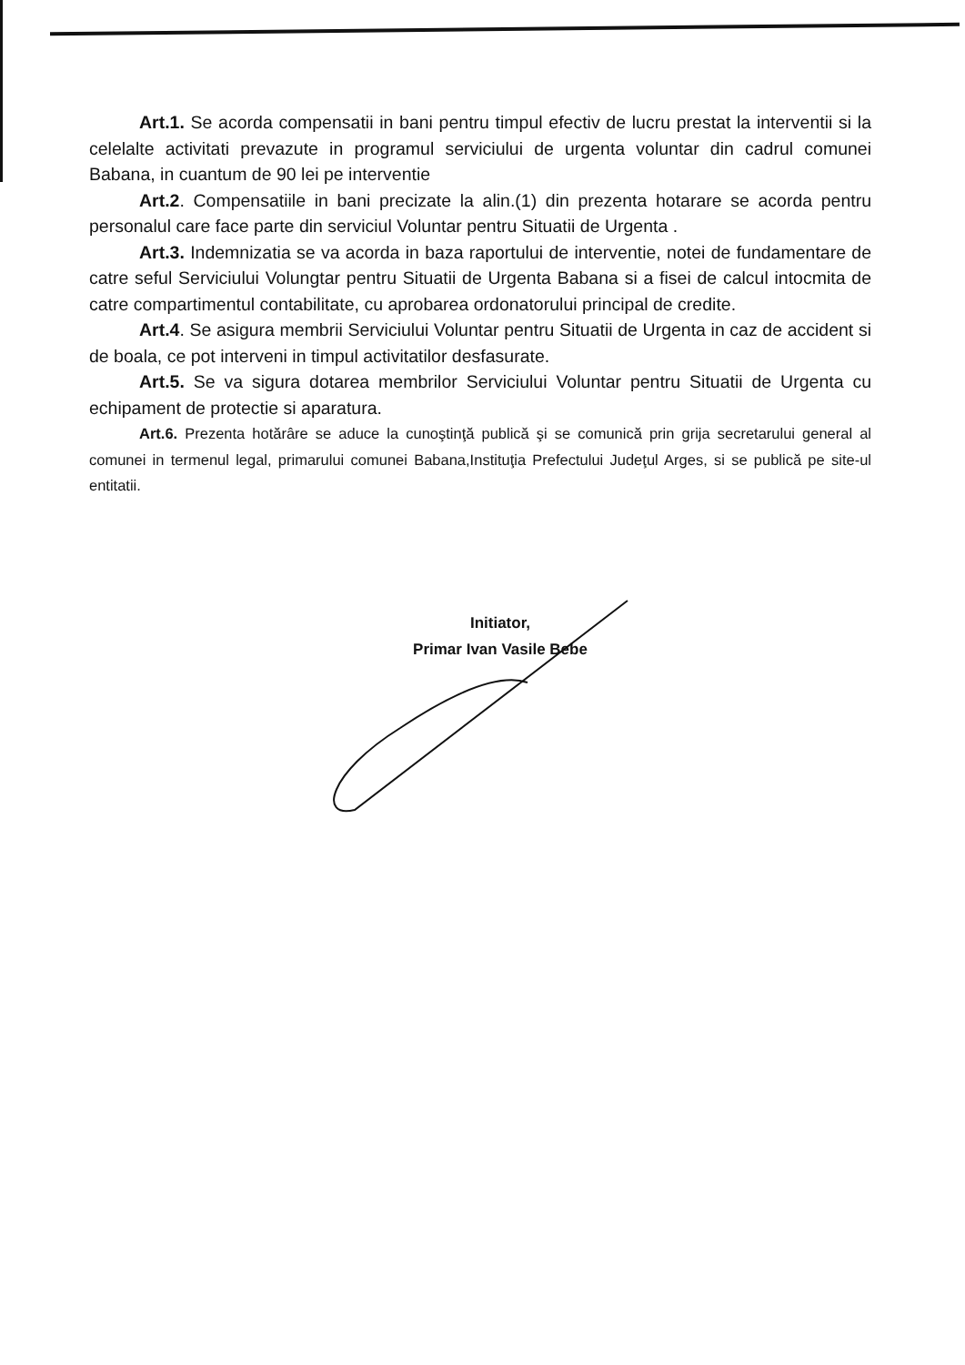Art.1. Se acorda compensatii in bani pentru timpul efectiv de lucru prestat la interventii si la celelalte activitati prevazute in programul serviciului de urgenta voluntar din cadrul comunei Babana, in cuantum de 90 lei pe interventie
Art.2. Compensatiile in bani precizate la alin.(1) din prezenta hotarare se acorda pentru personalul care face parte din serviciul Voluntar pentru Situatii de Urgenta .
Art.3. Indemnizatia se va acorda in baza raportului de interventie, notei de fundamentare de catre seful Serviciului Volungtar pentru Situatii de Urgenta Babana si a fisei de calcul intocmita de catre compartimentul contabilitate, cu aprobarea ordonatorului principal de credite.
Art.4. Se asigura membrii Serviciului Voluntar pentru Situatii de Urgenta in caz de accident si de boala, ce pot interveni in timpul activitatilor desfasurate.
Art.5. Se va sigura dotarea membrilor Serviciului Voluntar pentru Situatii de Urgenta cu echipament de protectie si aparatura.
Art.6. Prezenta hotărâre se aduce la cunoştinţă publică şi se comunică prin grija secretarului general al comunei in termenul legal, primarului comunei Babana,Instituţia Prefectului Judeţul Arges, si se publică pe site-ul entitatii.
Initiator,
Primar Ivan Vasile Bebe